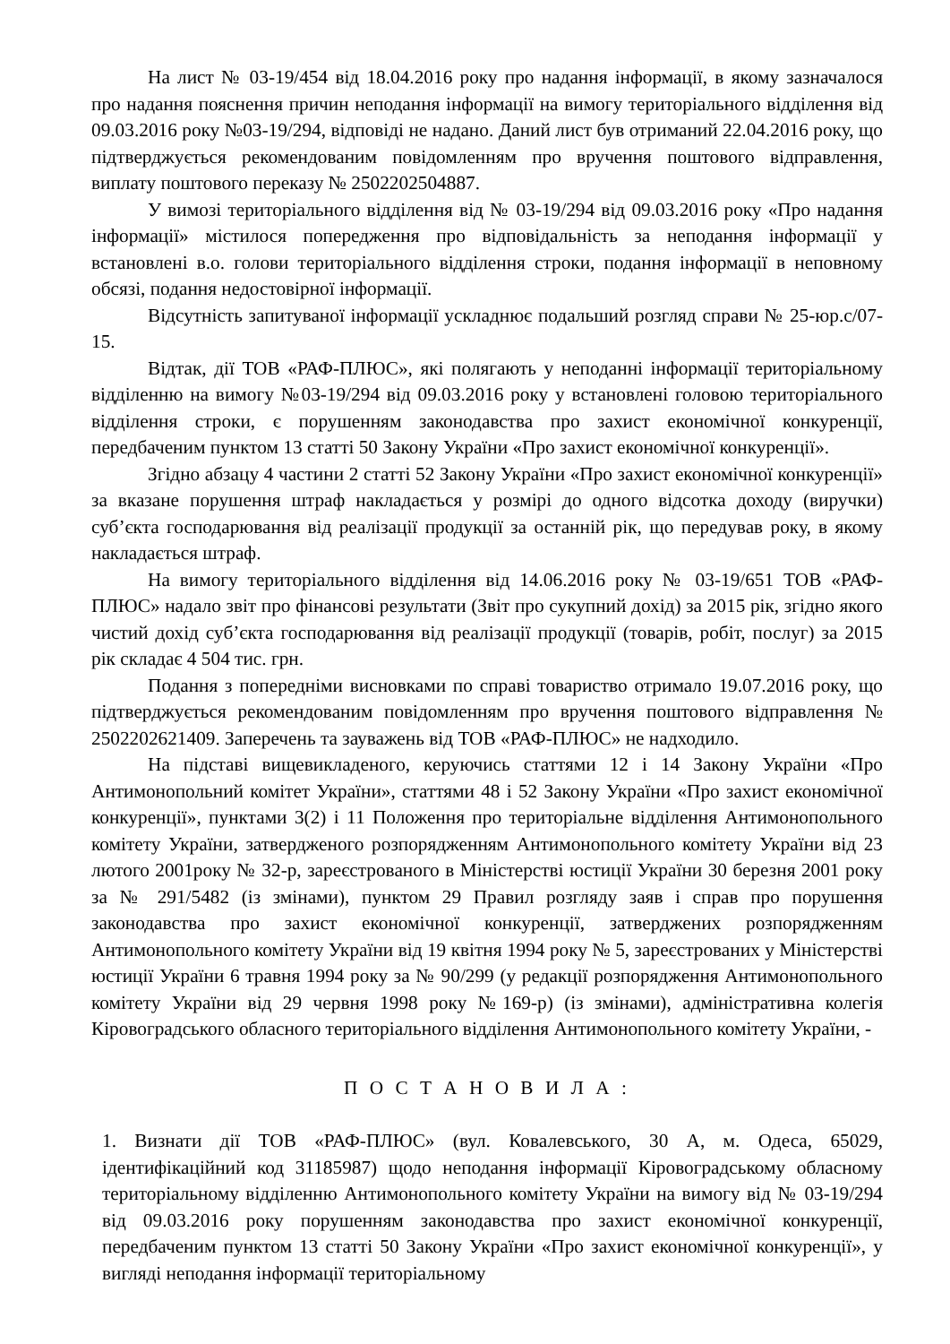На лист № 03-19/454 від 18.04.2016 року про надання інформації, в якому зазначалося про надання пояснення причин неподання інформації на вимогу територіального відділення від 09.03.2016 року №03-19/294, відповіді не надано. Даний лист був отриманий 22.04.2016 року, що підтверджується рекомендованим повідомленням про вручення поштового відправлення, виплату поштового переказу № 2502202504887.
У вимозі територіального відділення від № 03-19/294 від 09.03.2016 року «Про надання інформації» містилося попередження про відповідальність за неподання інформації у встановлені в.о. голови територіального відділення строки, подання інформації в неповному обсязі, подання недостовірної інформації.
Відсутність запитуваної інформації ускладнює подальший розгляд справи № 25-юр.с/07-15.
Відтак, дії ТОВ «РАФ-ПЛЮС», які полягають у неподанні інформації територіальному відділенню на вимогу №03-19/294 від 09.03.2016 року у встановлені головою територіального відділення строки, є порушенням законодавства про захист економічної конкуренції, передбаченим пунктом 13 статті 50 Закону України «Про захист економічної конкуренції».
Згідно абзацу 4 частини 2 статті 52 Закону України «Про захист економічної конкуренції» за вказане порушення штраф накладається у розмірі до одного відсотка доходу (виручки) суб’єкта господарювання від реалізації продукції за останній рік, що передував року, в якому накладається штраф.
На вимогу територіального відділення від 14.06.2016 року № 03-19/651 ТОВ «РАФ-ПЛЮС» надало звіт про фінансові результати (Звіт про сукупний дохід) за 2015 рік, згідно якого чистий дохід суб’єкта господарювання від реалізації продукції (товарів, робіт, послуг) за 2015 рік складає 4 504 тис. грн.
Подання з попередніми висновками по справі товариство отримало 19.07.2016 року, що підтверджується рекомендованим повідомленням про вручення поштового відправлення № 2502202621409. Заперечень та зауважень від ТОВ «РАФ-ПЛЮС» не надходило.
На підставі вищевикладеного, керуючись статтями 12 і 14 Закону України «Про Антимонопольний комітет України», статтями 48 і 52 Закону України «Про захист економічної конкуренції», пунктами 3(2) і 11 Положення про територіальне відділення Антимонопольного комітету України, затвердженого розпорядженням Антимонопольного комітету України від 23 лютого 2001року № 32-р, зареєстрованого в Міністерстві юстиції України 30 березня 2001 року за № 291/5482 (із змінами), пунктом 29 Правил розгляду заяв і справ про порушення законодавства про захист економічної конкуренції, затверджених розпорядженням Антимонопольного комітету України від 19 квітня 1994 року № 5, зареєстрованих у Міністерстві юстиції України 6 травня 1994 року за № 90/299 (у редакції розпорядження Антимонопольного комітету України від 29 червня 1998 року №169-р) (із змінами), адміністративна колегія Кіровоградського обласного територіального відділення Антимонопольного комітету України, -
П О С Т А Н О В И Л А :
1. Визнати дії ТОВ «РАФ-ПЛЮС» (вул. Ковалевського, 30 А, м. Одеса, 65029, ідентифікаційний код 31185987) щодо неподання інформації Кіровоградському обласному територіальному відділенню Антимонопольного комітету України на вимогу від № 03-19/294 від 09.03.2016 року порушенням законодавства про захист економічної конкуренції, передбаченим пунктом 13 статті 50 Закону України «Про захист економічної конкуренції», у вигляді неподання інформації територіальному